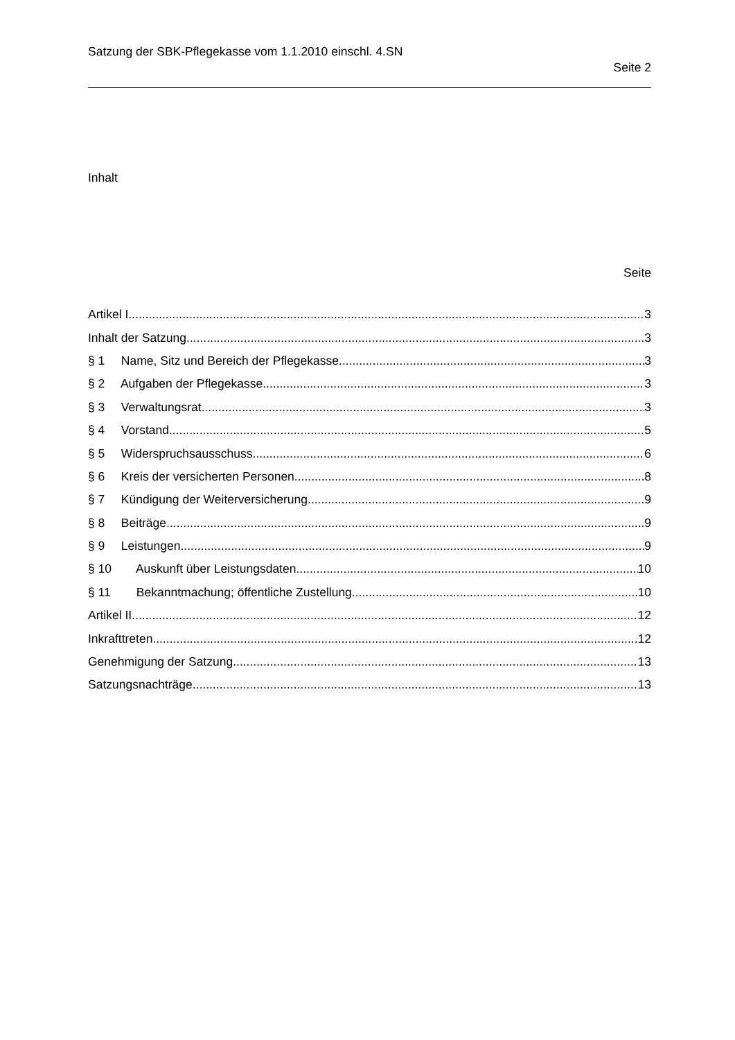Satzung der SBK-Pflegekasse vom 1.1.2010 einschl. 4.SN
Seite 2
Inhalt
Seite
Artikel I 3
Inhalt der Satzung 3
§ 1 Name, Sitz und Bereich der Pflegekasse 3
§ 2 Aufgaben der Pflegekasse 3
§ 3 Verwaltungsrat 3
§ 4 Vorstand 5
§ 5 Widerspruchsausschuss 6
§ 6 Kreis der versicherten Personen 8
§ 7 Kündigung der Weiterversicherung 9
§ 8 Beiträge 9
§ 9 Leistungen 9
§ 10 Auskunft über Leistungsdaten 10
§ 11 Bekanntmachung; öffentliche Zustellung 10
Artikel II 12
Inkrafttreten 12
Genehmigung der Satzung 13
Satzungsnachträge 13